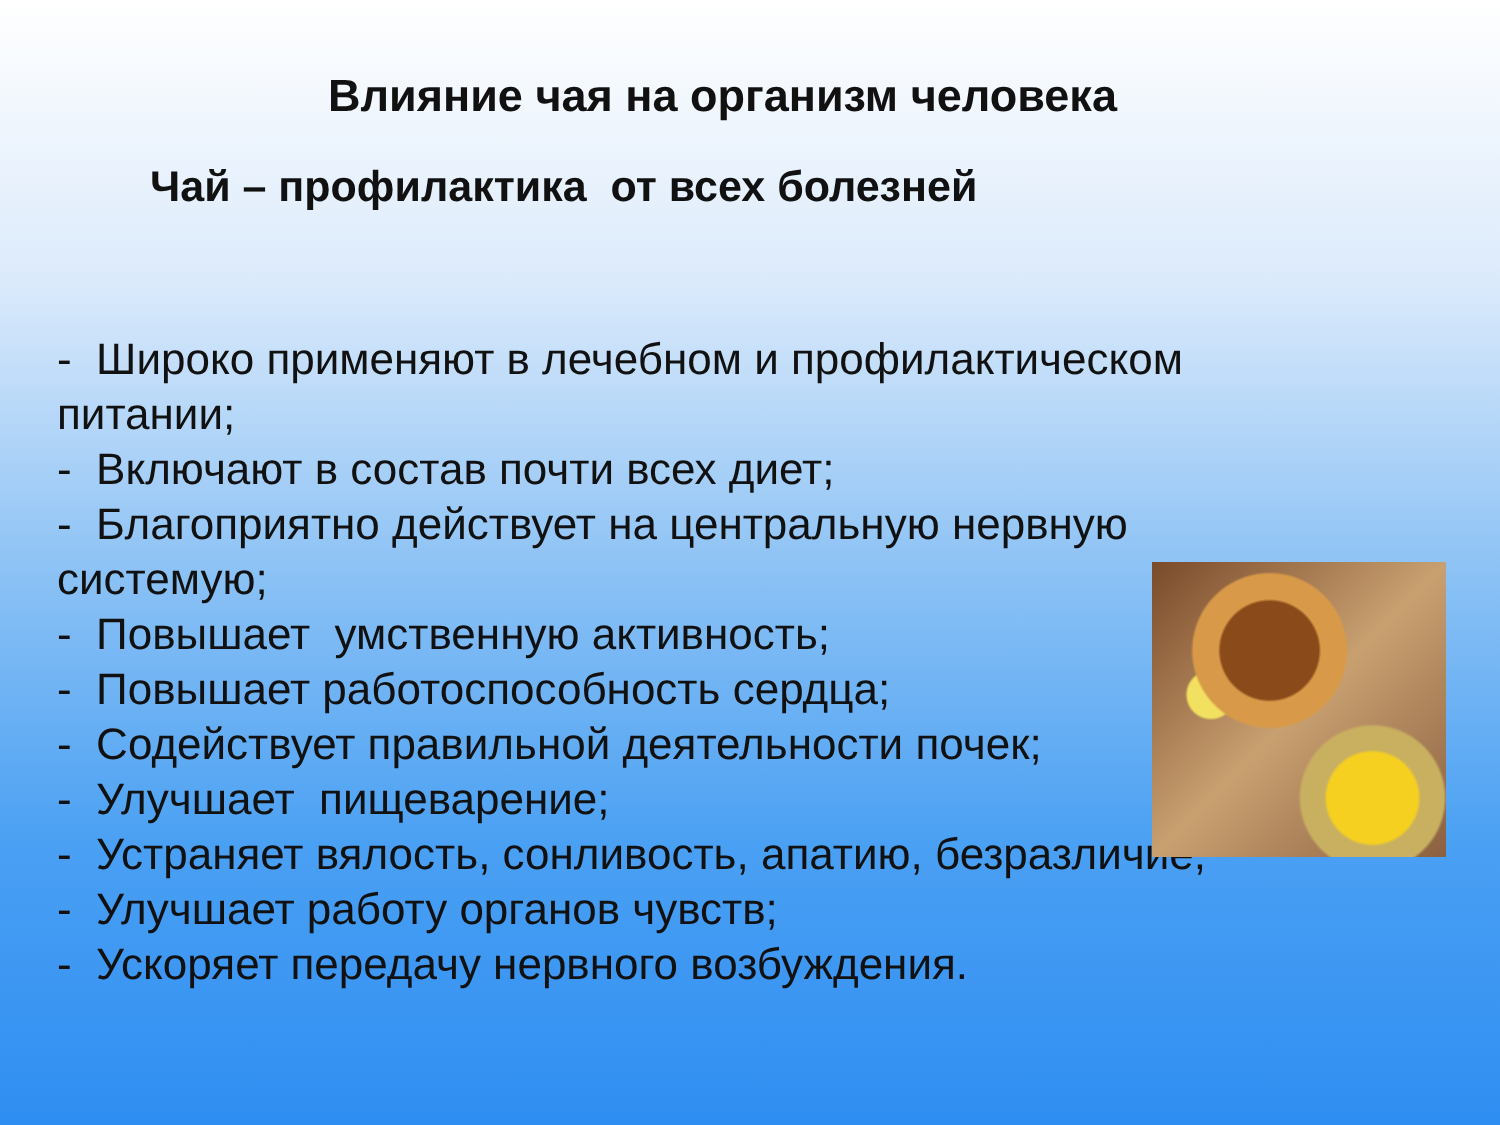Влияние чая на организм человека
Чай – профилактика от всех болезней
- Широко применяют в лечебном и профилактическом питании;
- Включают в состав почти всех диет;
- Благоприятно действует на центральную нервную системую;
- Повышает умственную активность;
- Повышает работоспособность сердца;
- Содействует правильной деятельности почек;
- Улучшает пищеварение;
- Устраняет вялость, сонливость, апатию, безразличие;
- Улучшает работу органов чувств;
- Ускоряет передачу нервного возбуждения.